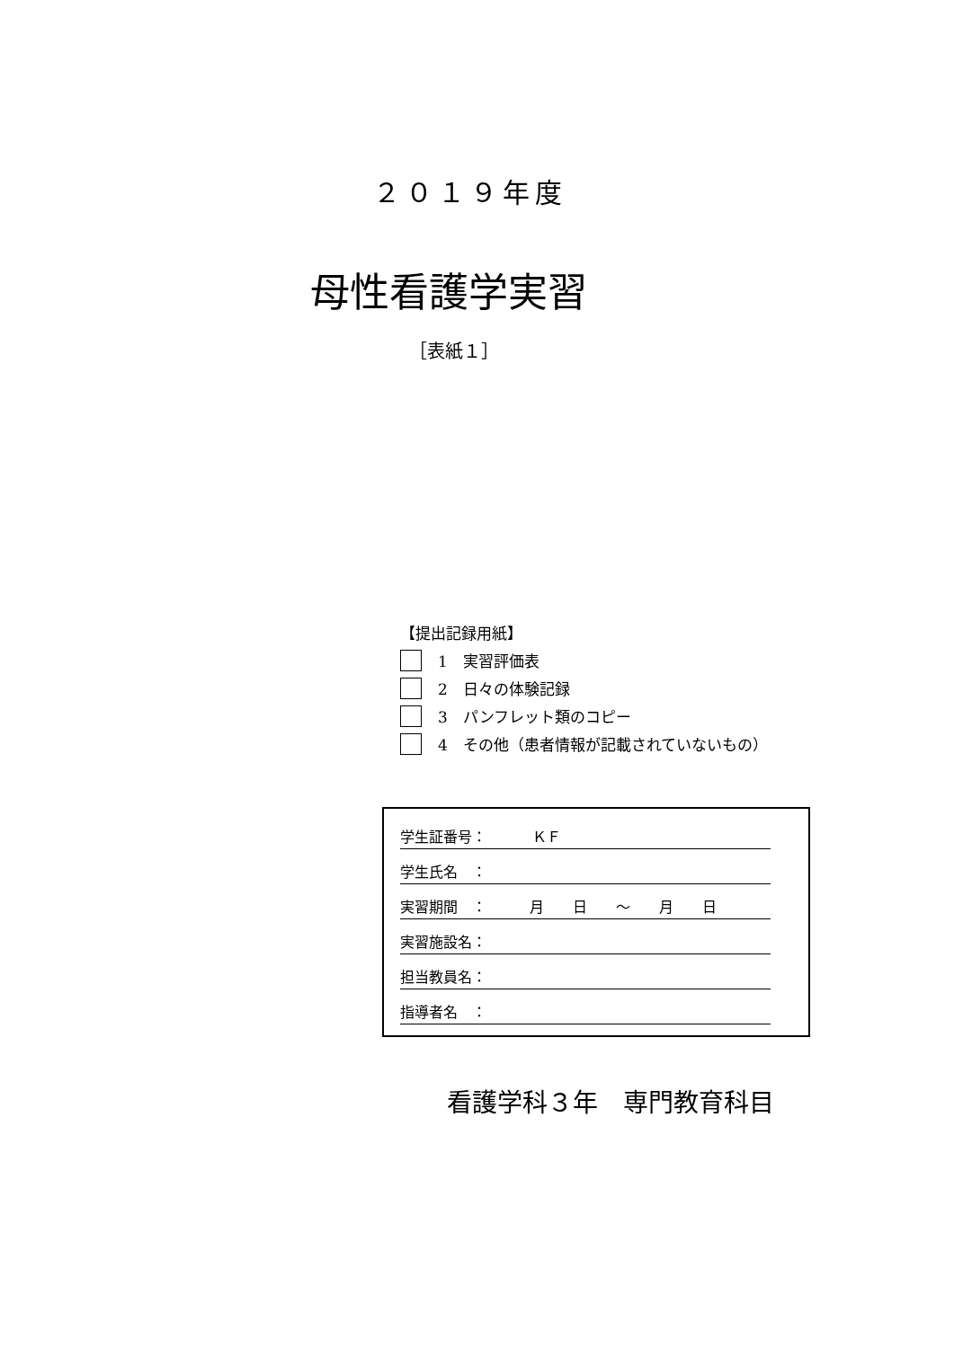２０１９年度
母性看護学実習
［表紙１］
【提出記録用紙】
1　実習評価表
2　日々の体験記録
3　パンフレット類のコピー
4　その他（患者情報が記載されていないもの）
学生証番号： ＫＦ
学生氏名　：
実習期間　：　　　月　　日　　～　　月　　日
実習施設名：
担当教員名：
指導者名　：
看護学科３年　専門教育科目